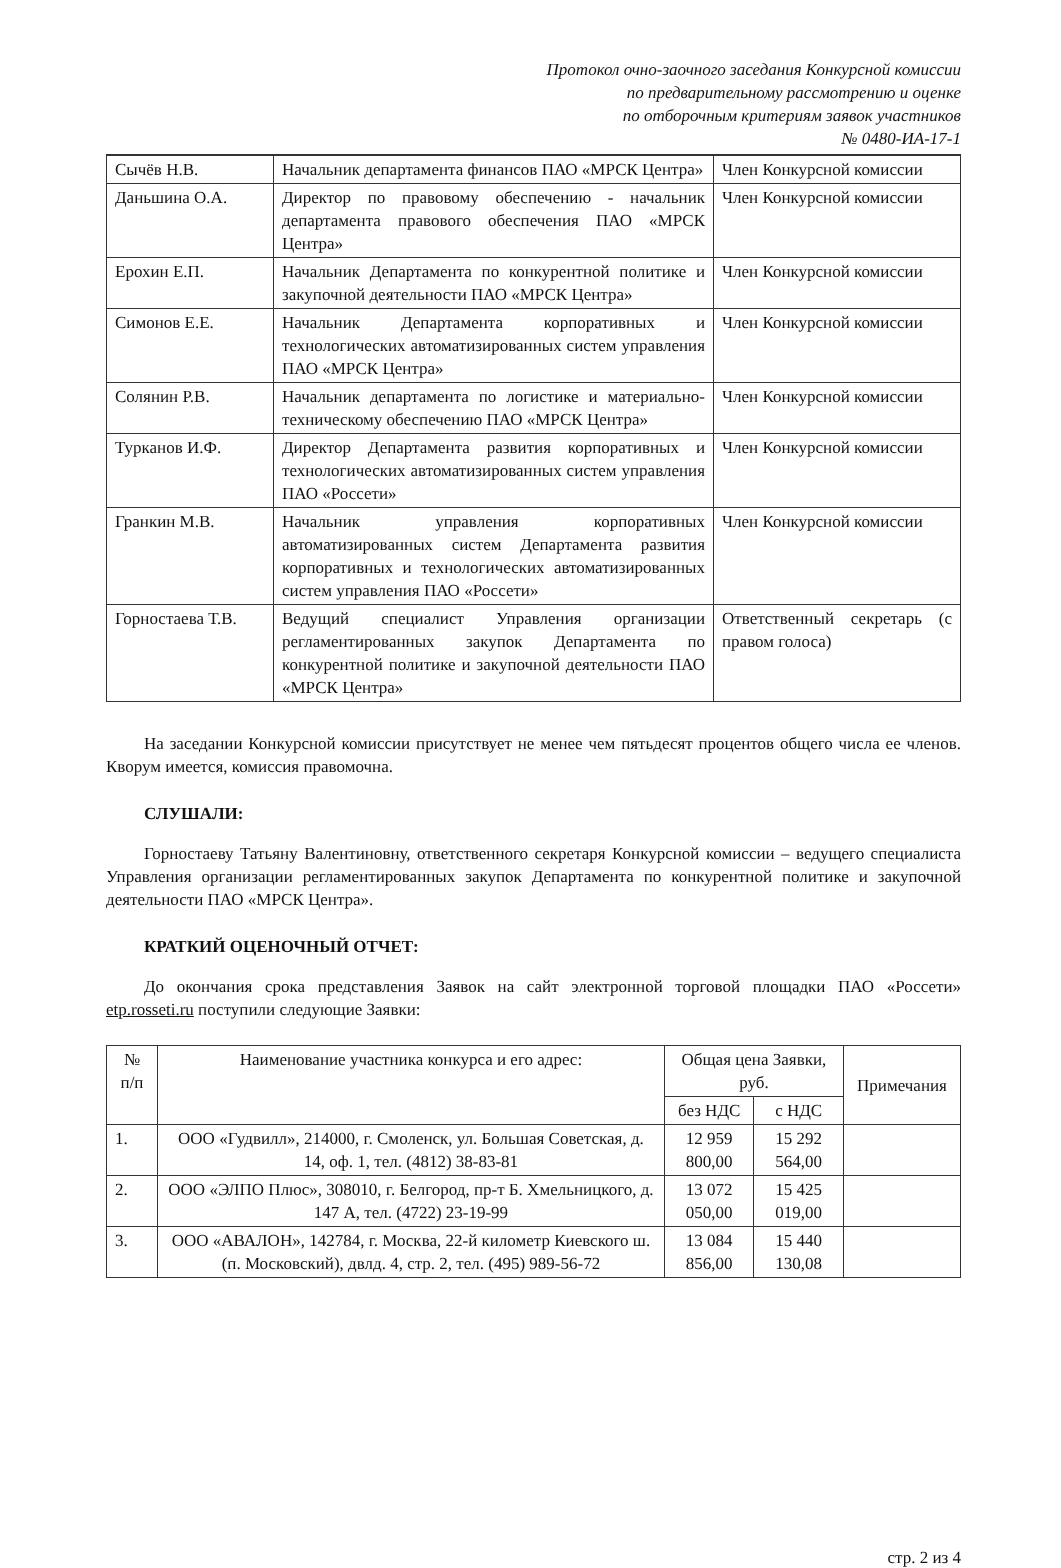Протокол очно-заочного заседания Конкурсной комиссии
по предварительному рассмотрению и оценке
по отборочным критериям заявок участников
№ 0480-ИА-17-1
| Сычёв Н.В. | Начальник департамента финансов ПАО «МРСК Центра» | Член Конкурсной комиссии |
| Даньшина О.А. | Директор по правовому обеспечению - начальник департамента правового обеспечения ПАО «МРСК Центра» | Член Конкурсной комиссии |
| Ерохин Е.П. | Начальник Департамента по конкурентной политике и закупочной деятельности ПАО «МРСК Центра» | Член Конкурсной комиссии |
| Симонов Е.Е. | Начальник Департамента корпоративных и технологических автоматизированных систем управления ПАО «МРСК Центра» | Член Конкурсной комиссии |
| Солянин Р.В. | Начальник департамента по логистике и материально-техническому обеспечению ПАО «МРСК Центра» | Член Конкурсной комиссии |
| Турканов И.Ф. | Директор Департамента развития корпоративных и технологических автоматизированных систем управления ПАО «Россети» | Член Конкурсной комиссии |
| Гранкин М.В. | Начальник управления корпоративных автоматизированных систем Департамента развития корпоративных и технологических автоматизированных систем управления ПАО «Россети» | Член Конкурсной комиссии |
| Горностаева Т.В. | Ведущий специалист Управления организации регламентированных закупок Департамента по конкурентной политике и закупочной деятельности ПАО «МРСК Центра» | Ответственный секретарь (с правом голоса) |
На заседании Конкурсной комиссии присутствует не менее чем пятьдесят процентов общего числа ее членов. Кворум имеется, комиссия правомочна.
СЛУШАЛИ:
Горностаеву Татьяну Валентиновну, ответственного секретаря Конкурсной комиссии – ведущего специалиста Управления организации регламентированных закупок Департамента по конкурентной политике и закупочной деятельности ПАО «МРСК Центра».
КРАТКИЙ ОЦЕНОЧНЫЙ ОТЧЕТ:
До окончания срока представления Заявок на сайт электронной торговой площадки ПАО «Россети» etp.rosseti.ru поступили следующие Заявки:
| № п/п | Наименование участника конкурса и его адрес: | Общая цена Заявки, руб. | | Примечания |
| --- | --- | --- | --- | --- |
| | | без НДС | с НДС | |
| 1. | ООО «Гудвилл», 214000, г. Смоленск, ул. Большая Советская, д. 14, оф. 1, тел. (4812) 38-83-81 | 12 959 800,00 | 15 292 564,00 | |
| 2. | ООО «ЭЛПО Плюс», 308010, г. Белгород, пр-т Б. Хмельницкого, д. 147 А, тел. (4722) 23-19-99 | 13 072 050,00 | 15 425 019,00 | |
| 3. | ООО «АВАЛОН», 142784, г. Москва, 22-й километр Киевского ш. (п. Московский), двлд. 4, стр. 2, тел. (495) 989-56-72 | 13 084 856,00 | 15 440 130,08 | |
стр. 2 из 4